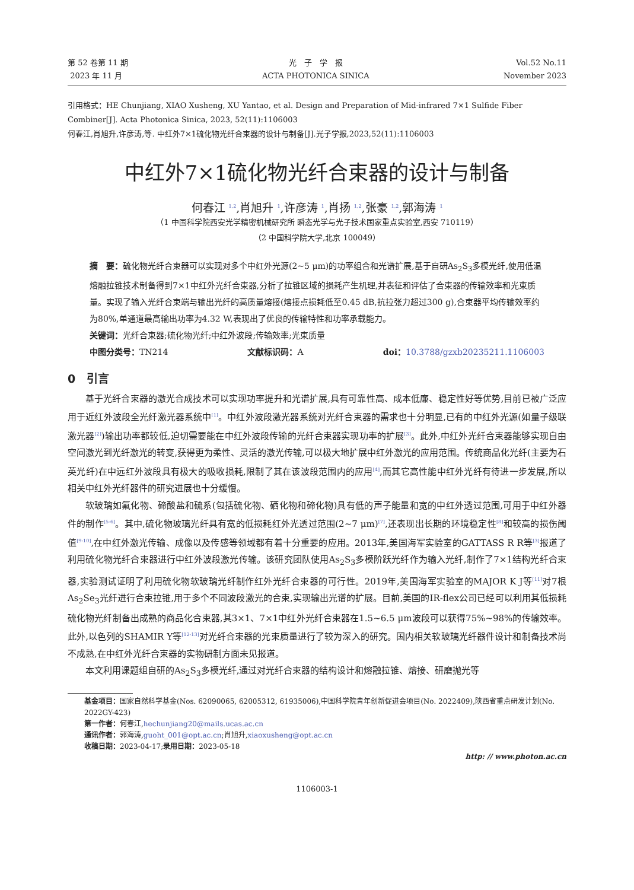第 52 卷第 11 期
2023 年 11 月
光　子　学　报
ACTA PHOTONICA SINICA
Vol.52 No.11
November 2023
引用格式：HE Chunjiang, XIAO Xusheng, XU Yantao, et al. Design and Preparation of Mid-infrared 7×1 Sulfide Fiber Combiner[J]. Acta Photonica Sinica, 2023, 52(11):1106003
何春江,肖旭升,许彦涛,等. 中红外7×1硫化物光纤合束器的设计与制备[J].光子学报,2023,52(11):1106003
中红外7×1硫化物光纤合束器的设计与制备
何春江 <sup>1,2</sup>,肖旭升 <sup>1</sup>,许彦涛 <sup>1</sup>,肖扬 <sup>1,2</sup>,张豪 <sup>1,2</sup>,郭海涛 <sup>1</sup>
（1 中国科学院西安光学精密机械研究所 瞬态光学与光子技术国家重点实验室,西安 710119）
（2 中国科学院大学,北京 100049）
摘　要：硫化物光纤合束器可以实现对多个中红外光源(2~5 μm)的功率组合和光谱扩展,基于自研As<sub>2</sub>S<sub>3</sub>多模光纤,使用低温熔融拉锥技术制备得到7×1中红外光纤合束器,分析了拉锥区域的损耗产生机理,并表征和评估了合束器的传输效率和光束质量。实现了输入光纤合束端与输出光纤的高质量熔接(熔接点损耗低至0.45 dB,抗拉张力超过300 g),合束器平均传输效率约为80%,单通道最高输出功率为4.32 W,表现出了优良的传输特性和功率承载能力。
关键词：光纤合束器;硫化物光纤;中红外波段;传输效率;光束质量
中图分类号：TN214 文献标识码：A doi：10.3788/gzxb20235211.1106003
0　引言
基于光纤合束器的激光合成技术可以实现功率提升和光谱扩展,具有可靠性高、成本低廉、稳定性好等优势,目前已被广泛应用于近红外波段全光纤激光器系统中<sup>[1]</sup>。中红外波段激光器系统对光纤合束器的需求也十分明显,已有的中红外光源(如量子级联激光器<sup>[2]</sup>)输出功率都较低,迫切需要能在中红外波段传输的光纤合束器实现功率的扩展<sup>[3]</sup>。此外,中红外光纤合束器能够实现自由空间激光到光纤激光的转变,获得更为柔性、灵活的激光传输,可以极大地扩展中红外激光的应用范围。传统商品化光纤(主要为石英光纤)在中远红外波段具有极大的吸收损耗,限制了其在该波段范围内的应用<sup>[4]</sup>,而其它高性能中红外光纤有待进一步发展,所以相关中红外光纤器件的研究进展也十分缓慢。
软玻璃如氟化物、碲酸盐和硫系(包括硫化物、硒化物和碲化物)具有低的声子能量和宽的中红外透过范围,可用于中红外器件的制作<sup>[5-6]</sup>。其中,硫化物玻璃光纤具有宽的低损耗红外光透过范围(2~7 μm)<sup>[7]</sup>,还表现出长期的环境稳定性<sup>[8]</sup>和较高的损伤阈值<sup>[9-10]</sup>,在中红外激光传输、成像以及传感等领域都有着十分重要的应用。2013年,美国海军实验室的GATTASS R R等<sup>[3]</sup>报道了利用硫化物光纤合束器进行中红外波段激光传输。该研究团队使用As<sub>2</sub>S<sub>3</sub>多模阶跃光纤作为输入光纤,制作了7×1结构光纤合束器,实验测试证明了利用硫化物软玻璃光纤制作红外光纤合束器的可行性。2019年,美国海军实验室的MAJOR K J等<sup>[11]</sup>对7根As<sub>2</sub>Se<sub>3</sub>光纤进行合束拉锥,用于多个不同波段激光的合束,实现输出光谱的扩展。目前,美国的IR-flex公司已经可以利用其低损耗硫化物光纤制备出成熟的商品化合束器,其3×1、7×1中红外光纤合束器在1.5~6.5 μm波段可以获得75%~98%的传输效率。此外,以色列的SHAMIR Y等<sup>[12-13]</sup>对光纤合束器的光束质量进行了较为深入的研究。国内相关软玻璃光纤器件设计和制备技术尚不成熟,在中红外光纤合束器的实物研制方面未见报道。
本文利用课题组自研的As<sub>2</sub>S<sub>3</sub>多模光纤,通过对光纤合束器的结构设计和熔融拉锥、熔接、研磨抛光等
基金项目：国家自然科学基金(Nos. 62090065, 62005312, 61935006),中国科学院青年创新促进会项目(No. 2022409),陕西省重点研发计划(No. 2022GY-423)
第一作者：何春江,hechunjiang20@mails.ucas.ac.cn
通讯作者：郭海涛,guoht_001@opt.ac.cn;肖旭升,xiaoxusheng@opt.ac.cn
收稿日期：2023-04-17;录用日期：2023-05-18
http: // www.photon.ac.cn
1106003-1